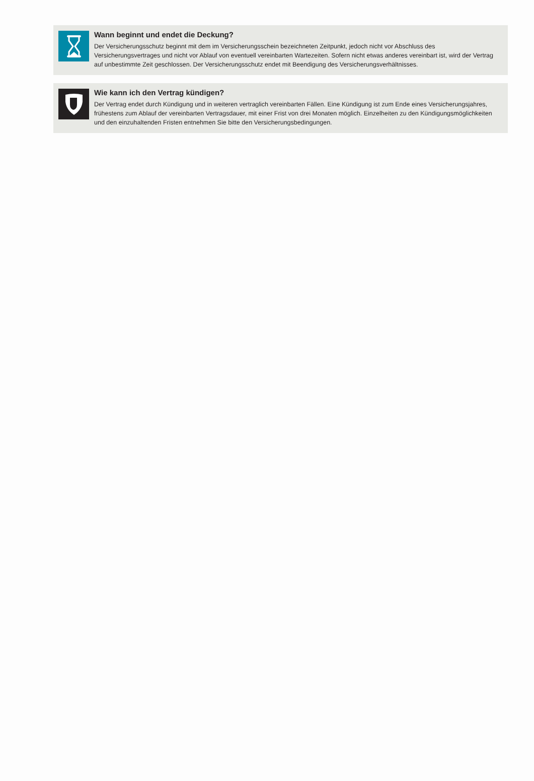Wann beginnt und endet die Deckung?
Der Versicherungsschutz beginnt mit dem im Versicherungsschein bezeichneten Zeitpunkt, jedoch nicht vor Abschluss des Versicherungsvertrages und nicht vor Ablauf von eventuell vereinbarten Wartezeiten. Sofern nicht etwas anderes vereinbart ist, wird der Vertrag auf unbestimmte Zeit geschlossen. Der Versicherungsschutz endet mit Beendigung des Versicherungsverhältnisses.
Wie kann ich den Vertrag kündigen?
Der Vertrag endet durch Kündigung und in weiteren vertraglich vereinbarten Fällen. Eine Kündigung ist zum Ende eines Versicherungsjahres, frühestens zum Ablauf der vereinbarten Vertragsdauer, mit einer Frist von drei Monaten möglich. Einzelheiten zu den Kündigungsmöglichkeiten und den einzuhaltenden Fristen entnehmen Sie bitte den Versicherungsbedingungen.